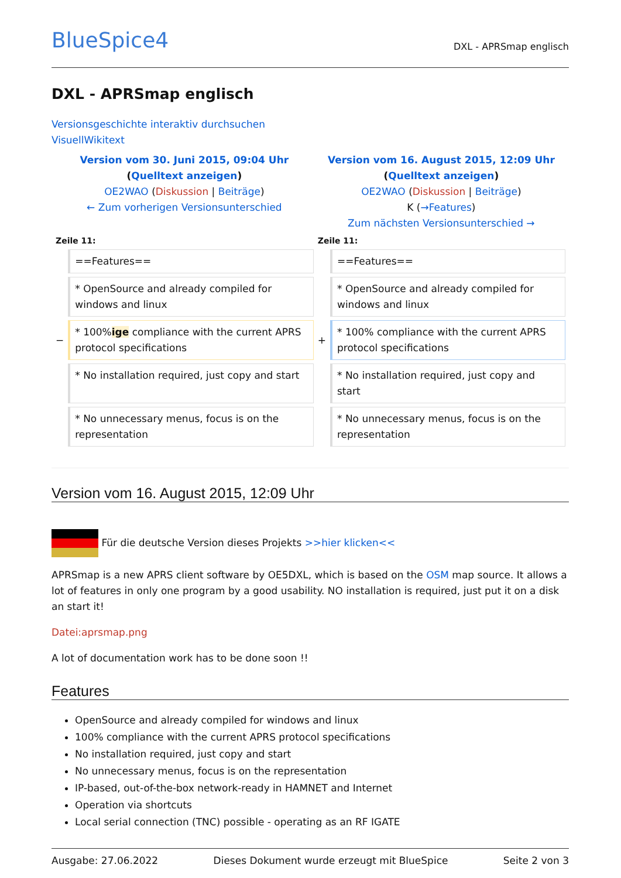BlueSpice4 DXL - APRSmap englisch
DXL - APRSmap englisch
Versionsgeschichte interaktiv durchsuchen
VisuellWikitext
| Version vom 30. Juni 2015, 09:04 Uhr ( Quelltext anzeigen ) OE2WAO ( Diskussion / Beiträge ) ← Zum vorherigen Versionsunterschied | | Version vom 16. August 2015, 12:09 Uhr ( Quelltext anzeigen ) OE2WAO ( Diskussion / Beiträge ) K ( →Features ) Zum nächsten Versionsunterschied → | |
| Zeile 11: | | Zeile 11: | |
| | ==Features== | | ==Features== |
| | * OpenSource and already compiled for windows and linux | | * OpenSource and already compiled for windows and linux |
| − | * 100% ige compliance with the current APRS protocol specifications | + | * 100% compliance with the current APRS protocol specifications |
| | * No installation required, just copy and start | | * No installation required, just copy and start |
| | * No unnecessary menus, focus is on the representation | | * No unnecessary menus, focus is on the representation |
Version vom 16. August 2015, 12:09 Uhr
Für die deutsche Version dieses Projekts >>hier klicken<<
APRSmap is a new APRS client software by OE5DXL, which is based on the OSM map source. It allows a lot of features in only one program by a good usability. NO installation is required, just put it on a disk an start it!
Datei:aprsmap.png
A lot of documentation work has to be done soon !!
Features
OpenSource and already compiled for windows and linux
100% compliance with the current APRS protocol specifications
No installation required, just copy and start
No unnecessary menus, focus is on the representation
IP-based, out-of-the-box network-ready in HAMNET and Internet
Operation via shortcuts
Local serial connection (TNC) possible - operating as an RF IGATE
Ausgabe: 27.06.2022 Dieses Dokument wurde erzeugt mit BlueSpice Seite 2 von 3